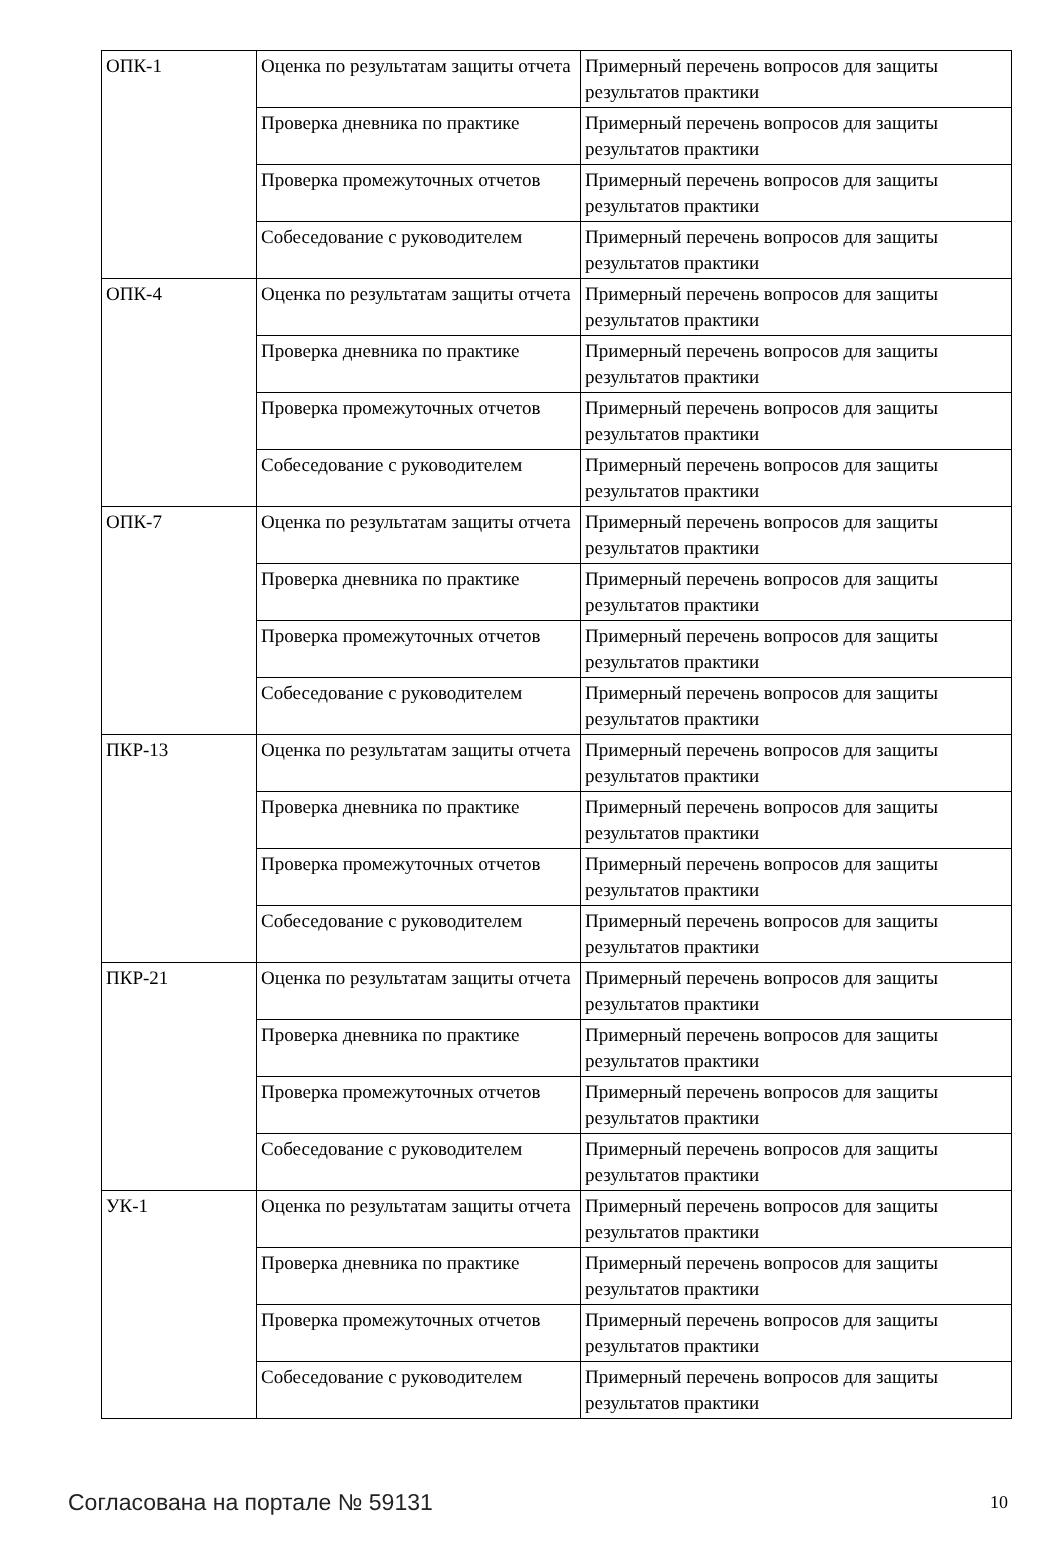| ОПК-1 | Оценка по результатам защиты отчета | Примерный перечень вопросов для защиты результатов практики |
| | Проверка дневника по практике | Примерный перечень вопросов для защиты результатов практики |
| | Проверка промежуточных отчетов | Примерный перечень вопросов для защиты результатов практики |
| | Собеседование с руководителем | Примерный перечень вопросов для защиты результатов практики |
| ОПК-4 | Оценка по результатам защиты отчета | Примерный перечень вопросов для защиты результатов практики |
| | Проверка дневника по практике | Примерный перечень вопросов для защиты результатов практики |
| | Проверка промежуточных отчетов | Примерный перечень вопросов для защиты результатов практики |
| | Собеседование с руководителем | Примерный перечень вопросов для защиты результатов практики |
| ОПК-7 | Оценка по результатам защиты отчета | Примерный перечень вопросов для защиты результатов практики |
| | Проверка дневника по практике | Примерный перечень вопросов для защиты результатов практики |
| | Проверка промежуточных отчетов | Примерный перечень вопросов для защиты результатов практики |
| | Собеседование с руководителем | Примерный перечень вопросов для защиты результатов практики |
| ПКР-13 | Оценка по результатам защиты отчета | Примерный перечень вопросов для защиты результатов практики |
| | Проверка дневника по практике | Примерный перечень вопросов для защиты результатов практики |
| | Проверка промежуточных отчетов | Примерный перечень вопросов для защиты результатов практики |
| | Собеседование с руководителем | Примерный перечень вопросов для защиты результатов практики |
| ПКР-21 | Оценка по результатам защиты отчета | Примерный перечень вопросов для защиты результатов практики |
| | Проверка дневника по практике | Примерный перечень вопросов для защиты результатов практики |
| | Проверка промежуточных отчетов | Примерный перечень вопросов для защиты результатов практики |
| | Собеседование с руководителем | Примерный перечень вопросов для защиты результатов практики |
| УК-1 | Оценка по результатам защиты отчета | Примерный перечень вопросов для защиты результатов практики |
| | Проверка дневника по практике | Примерный перечень вопросов для защиты результатов практики |
| | Проверка промежуточных отчетов | Примерный перечень вопросов для защиты результатов практики |
| | Собеседование с руководителем | Примерный перечень вопросов для защиты результатов практики |
Согласована на портале № 59131 10